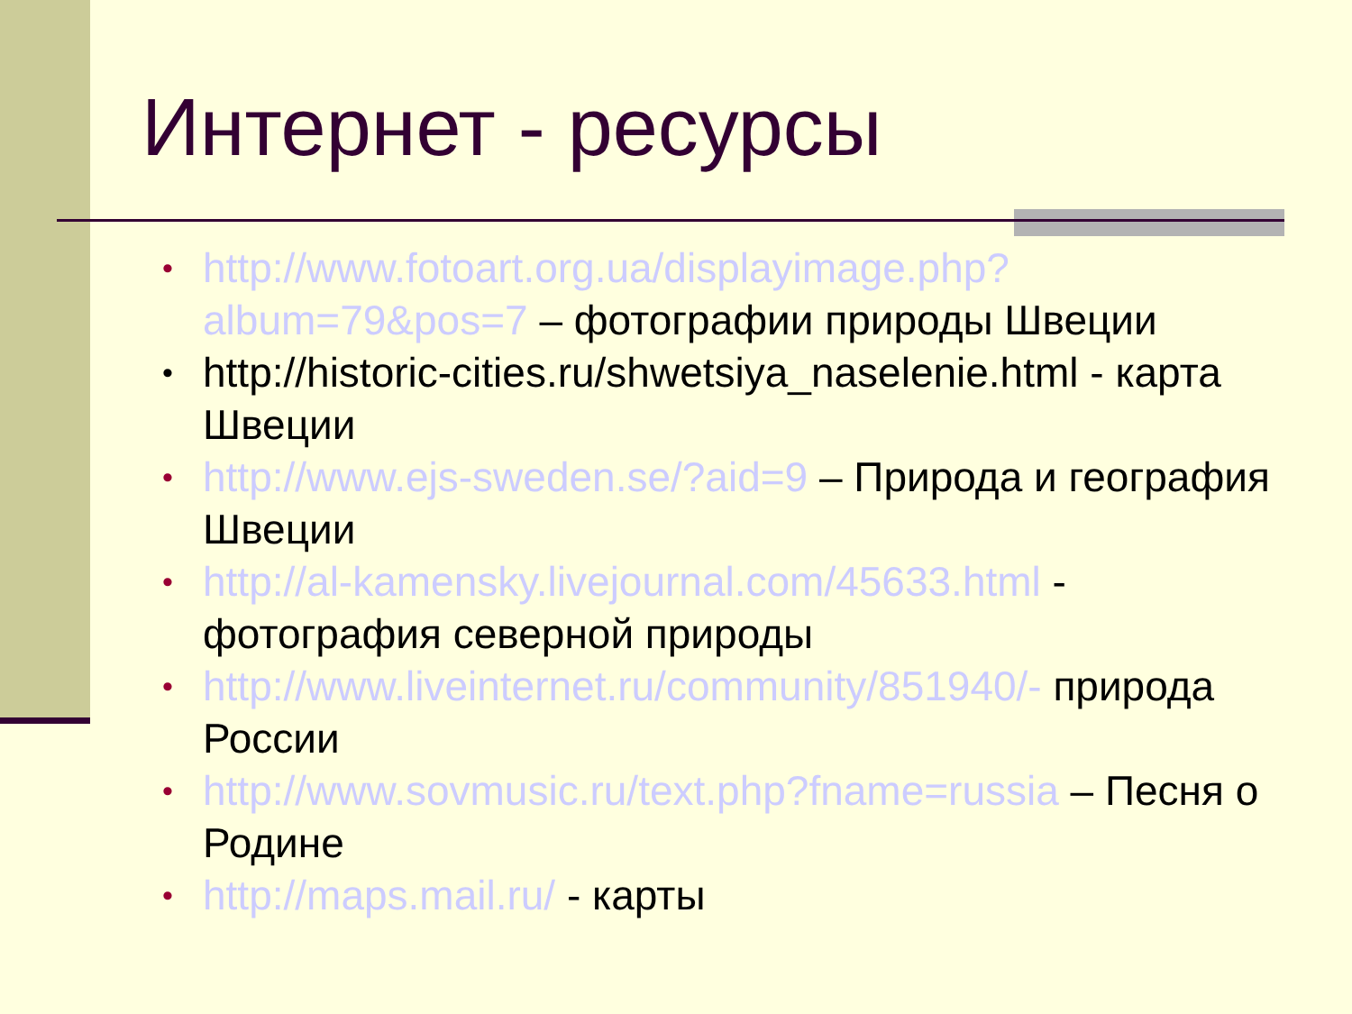Интернет - ресурсы
• http://www.fotoart.org.ua/displayimage.php?album=79&pos=7 – фотографии природы Швеции
• http://historic-cities.ru/shwetsiya_naselenie.html - карта Швеции
• http://www.ejs-sweden.se/?aid=9 – Природа и география Швеции
• http://al-kamensky.livejournal.com/45633.html - фотография северной природы
• http://www.liveinternet.ru/community/851940/- природа России
• http://www.sovmusic.ru/text.php?fname=russia – Песня о Родине
• http://maps.mail.ru/ - карты